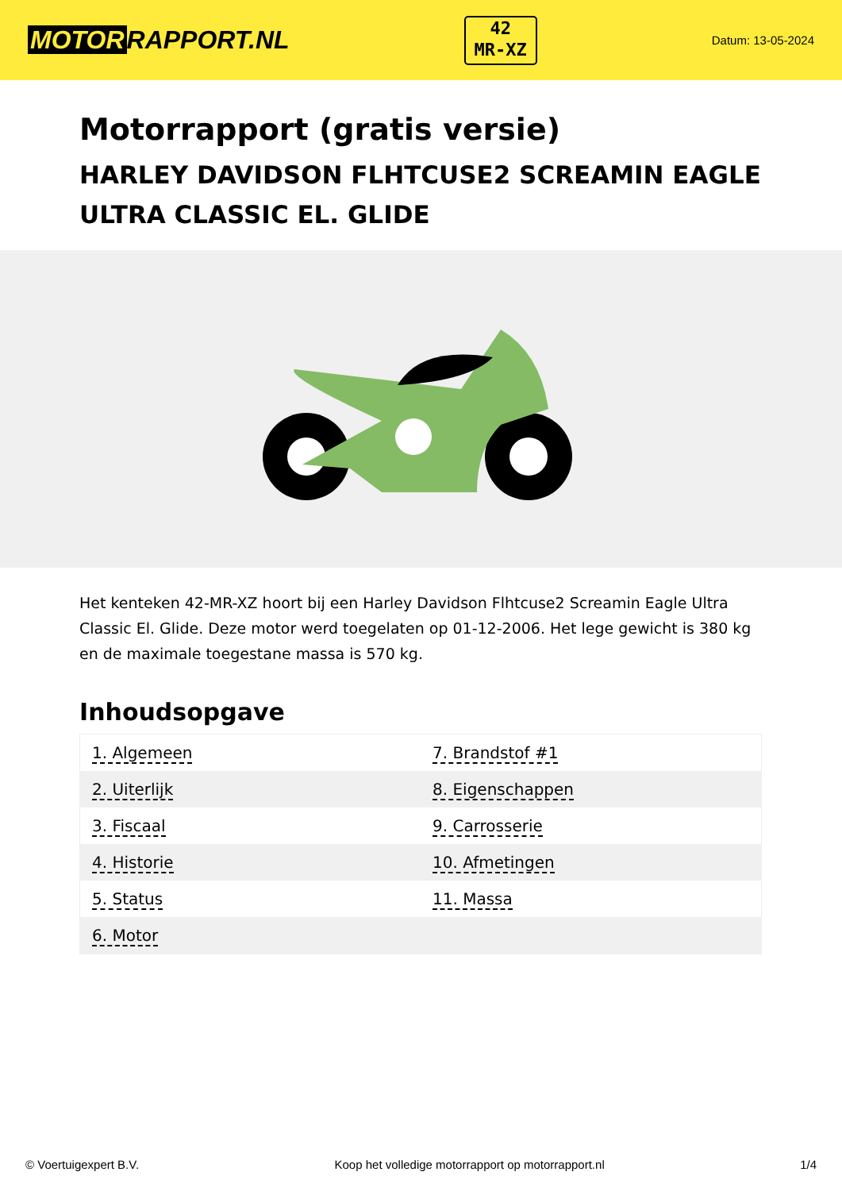MOTOR RAPPORT.NL
42
MR-XZ
Datum: 13-05-2024
Motorrapport (gratis versie)
HARLEY DAVIDSON FLHTCUSE2 SCREAMIN EAGLE ULTRA CLASSIC EL. GLIDE
Het kenteken 42-MR-XZ hoort bij een Harley Davidson Flhtcuse2 Screamin Eagle Ultra Classic El. Glide. Deze motor werd toegelaten op 01-12-2006. Het lege gewicht is 380 kg en de maximale toegestane massa is 570 kg.
Inhoudsopgave
| 1. Algemeen | 7. Brandstof #1 |
| 2. Uiterlijk | 8. Eigenschappen |
| 3. Fiscaal | 9. Carrosserie |
| 4. Historie | 10. Afmetingen |
| 5. Status | 11. Massa |
| 6. Motor | |
© Voertuigexpert B.V. Koop het volledige motorrapport op motorrapport.nl 1/4